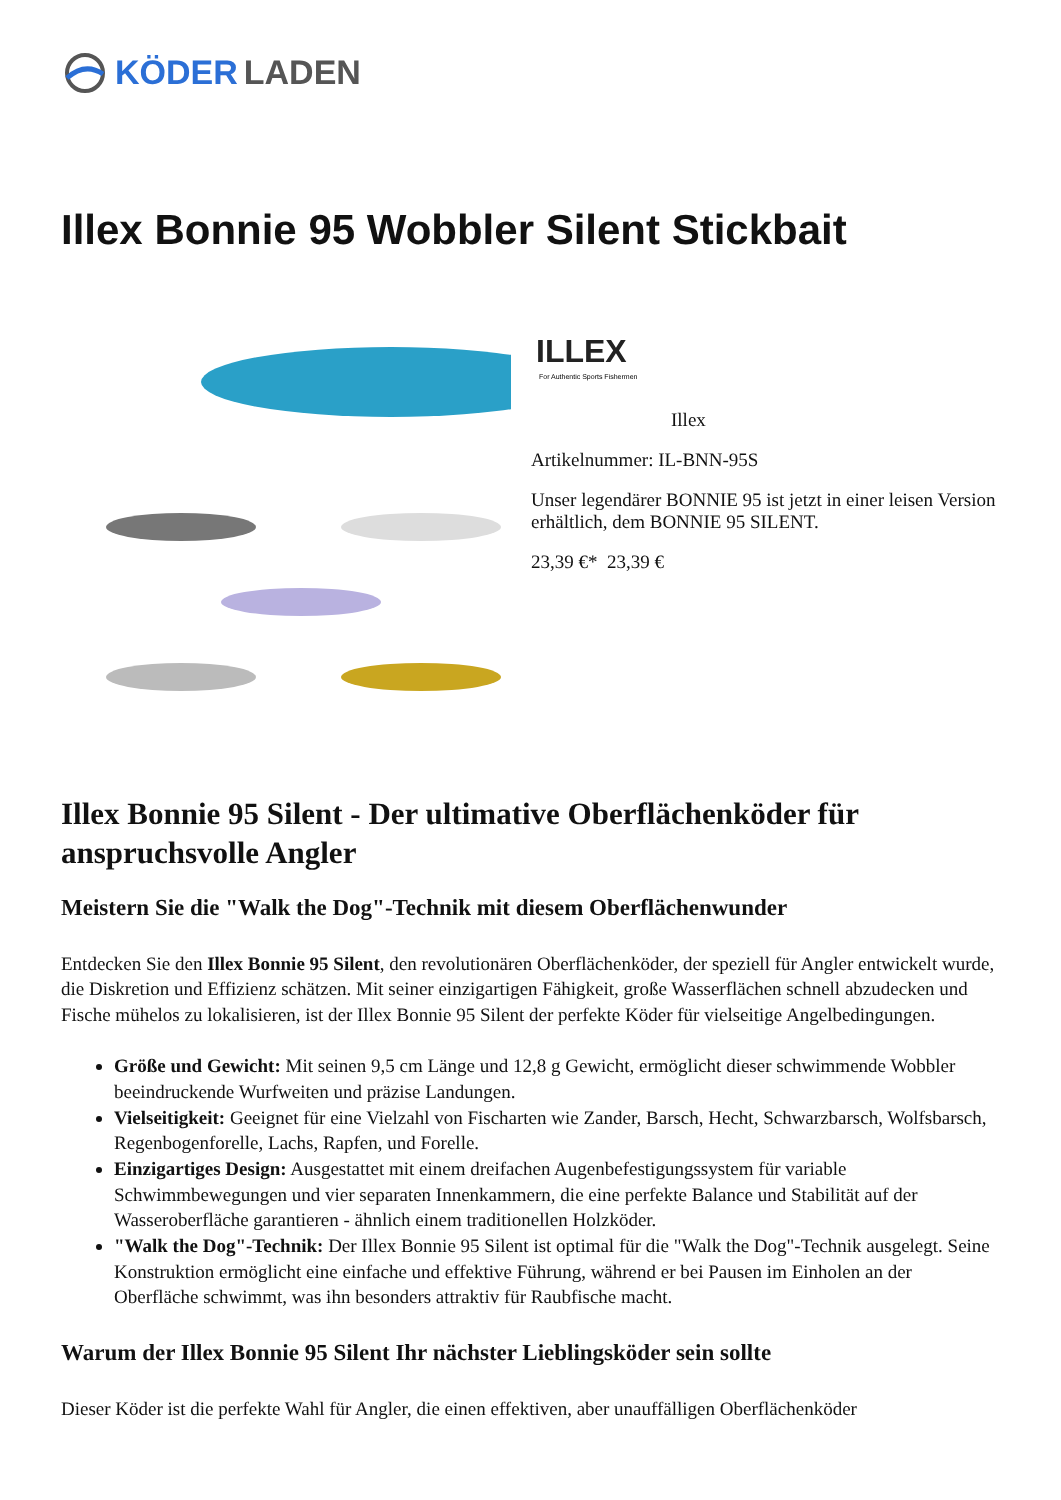KÖDER LADEN
Illex Bonnie 95 Wobbler Silent Stickbait
ILLEX
For Authentic Sports Fishermen
Illex
Artikelnummer: IL-BNN-95S
Unser legendärer BONNIE 95 ist jetzt in einer leisen Version erhältlich, dem BONNIE 95 SILENT.
23,39 €* 23,39 €
Illex Bonnie 95 Silent - Der ultimative Oberflächenköder für anspruchsvolle Angler
Meistern Sie die "Walk the Dog"-Technik mit diesem Oberflächenwunder
Entdecken Sie den Illex Bonnie 95 Silent, den revolutionären Oberflächenköder, der speziell für Angler entwickelt wurde, die Diskretion und Effizienz schätzen. Mit seiner einzigartigen Fähigkeit, große Wasserflächen schnell abzudecken und Fische mühelos zu lokalisieren, ist der Illex Bonnie 95 Silent der perfekte Köder für vielseitige Angelbedingungen.
Größe und Gewicht: Mit seinen 9,5 cm Länge und 12,8 g Gewicht, ermöglicht dieser schwimmende Wobbler beeindruckende Wurfweiten und präzise Landungen.
Vielseitigkeit: Geeignet für eine Vielzahl von Fischarten wie Zander, Barsch, Hecht, Schwarzbarsch, Wolfsbarsch, Regenbogenforelle, Lachs, Rapfen, und Forelle.
Einzigartiges Design: Ausgestattet mit einem dreifachen Augenbefestigungssystem für variable Schwimmbewegungen und vier separaten Innenkammern, die eine perfekte Balance und Stabilität auf der Wasseroberfläche garantieren - ähnlich einem traditionellen Holzköder.
"Walk the Dog"-Technik: Der Illex Bonnie 95 Silent ist optimal für die "Walk the Dog"-Technik ausgelegt. Seine Konstruktion ermöglicht eine einfache und effektive Führung, während er bei Pausen im Einholen an der Oberfläche schwimmt, was ihn besonders attraktiv für Raubfische macht.
Warum der Illex Bonnie 95 Silent Ihr nächster Lieblingsköder sein sollte
Dieser Köder ist die perfekte Wahl für Angler, die einen effektiven, aber unauffälligen Oberflächenköder